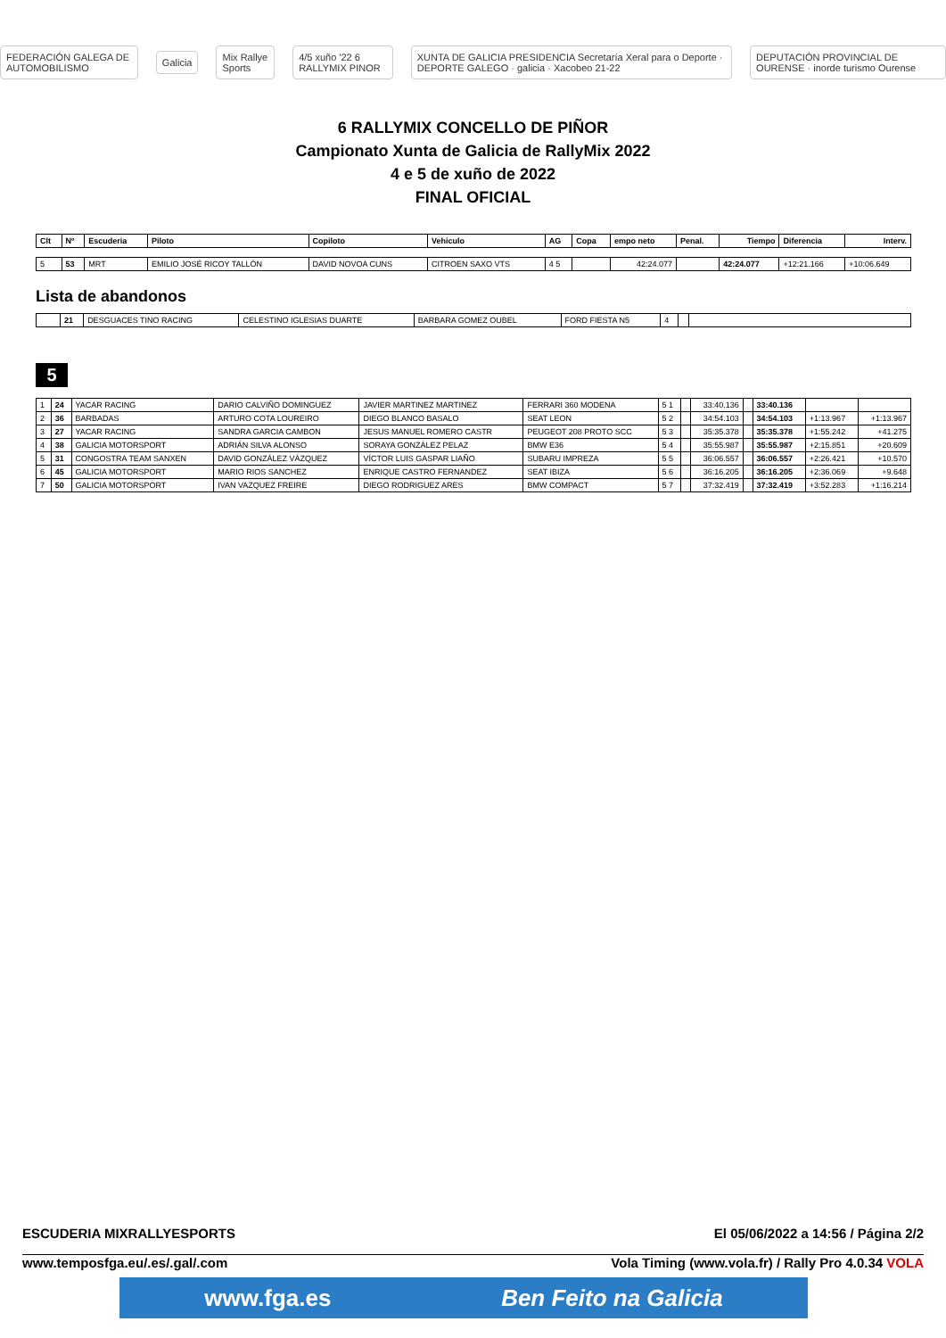FEDERACIÓN GALEGA DE AUTOMOBILISMO Galicia Mix Rallye Sports 4/5 xuño '22 6 RALLYMIX PINOR XUNTA DE GALICIA PRESIDENCIA Secretaría Xeral para o Deporte · DEPORTE GALEGO · galicia · Xacobeo 21-22 DEPUTACIÓN PROVINCIAL DE OURENSE · inorde turismo Ourense
6 RALLYMIX CONCELLO DE PIÑOR
Campionato Xunta de Galicia de RallyMix 2022
4 e 5 de xuño de 2022
FINAL OFICIAL
| Clt | Nº | Escuderia | Piloto | Copiloto | Vehiculo | AG | Copa | empo neto | Penal. | Tiempo | Diferencia | Interv. |
| --- | --- | --- | --- | --- | --- | --- | --- | --- | --- | --- | --- | --- |
| 5 | 53 | MRT | EMILIO JOSÉ RICOY TALLÓN | DAVID NOVOA CUNS | CITROEN SAXO VTS | 4 5 | | 42:24.077 | | 42:24.077 | +12:21.166 | +10:06.649 |
Lista de abandonos
| | 21 | DESGUACES TINO RACING | CELESTINO IGLESIAS DUARTE | BARBARA GOMEZ OUBEL | FORD FIESTA N5 | 4 | | |
5
| 1 | 24 | YACAR RACING | DARIO CALVIÑO DOMINGUEZ | JAVIER MARTINEZ MARTINEZ | FERRARI 360 MODENA | 5 1 | | 33:40.136 | | 33:40.136 | | |
| 2 | 36 | BARBADAS | ARTURO COTA LOUREIRO | DIEGO BLANCO BASALO | SEAT LEON | 5 2 | | 34:54.103 | | 34:54.103 | +1:13.967 | +1:13.967 |
| 3 | 27 | YACAR RACING | SANDRA GARCIA CAMBON | JESUS MANUEL ROMERO CASTR | PEUGEOT 208 PROTO SCC | 5 3 | | 35:35.378 | | 35:35.378 | +1:55.242 | +41.275 |
| 4 | 38 | GALICIA MOTORSPORT | ADRIÁN SILVA ALONSO | SORAYA GONZÁLEZ PELAZ | BMW E36 | 5 4 | | 35:55.987 | | 35:55.987 | +2:15.851 | +20.609 |
| 5 | 31 | CONGOSTRA TEAM SANXEN | DAVID GONZÁLEZ VÁZQUEZ | VÍCTOR LUIS GASPAR LIAÑO | SUBARU IMPREZA | 5 5 | | 36:06.557 | | 36:06.557 | +2:26.421 | +10.570 |
| 6 | 45 | GALICIA MOTORSPORT | MARIO RIOS SANCHEZ | ENRIQUE CASTRO FERNANDEZ | SEAT IBIZA | 5 6 | | 36:16.205 | | 36:16.205 | +2:36.069 | +9.648 |
| 7 | 50 | GALICIA MOTORSPORT | IVAN VAZQUEZ FREIRE | DIEGO RODRIGUEZ ARES | BMW COMPACT | 5 7 | | 37:32.419 | | 37:32.419 | +3:52.283 | +1:16.214 |
ESCUDERIA MIXRALLYESPORTS El 05/06/2022 a 14:56 / Página 2/2
www.temposfga.eu/.es/.gal/.com Vola Timing (www.vola.fr) / Rally Pro 4.0.34 VOLA
www.fga.es Ben Feito na Galicia